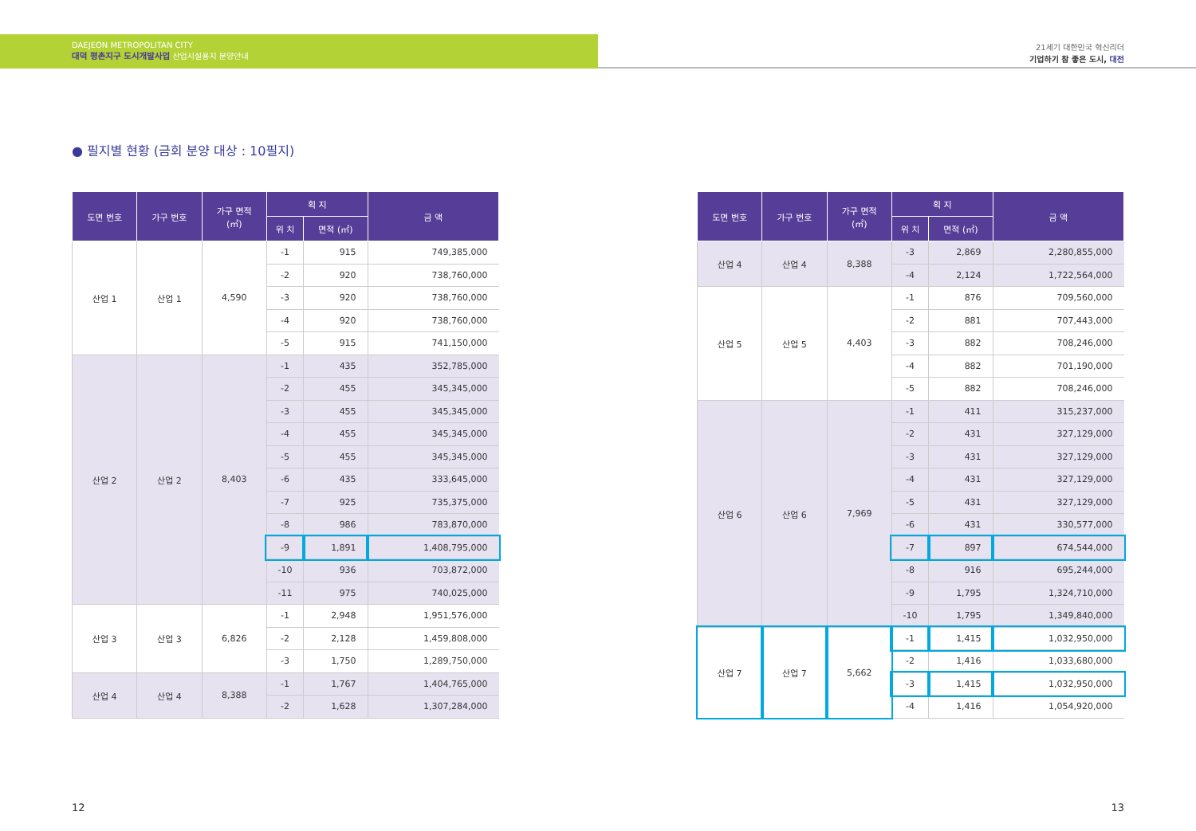DAEJEON METROPOLITAN CITY
대덕 평촌지구 도시개발사업 산업시설용지 분양안내
21세기 대한민국 혁신리더
기업하기 참 좋은 도시, 대전
● 필지별 현황 (금회 분양 대상 : 10필지)
| 도면 번호 | 가구 번호 | 가구 면적 (㎡) | 획 지 | | 금 액 |
| --- | --- | --- | --- | --- | --- |
| | | | 위 치 | 면적 (㎡) | |
| 산업 1 | 산업 1 | 4,590 | -1 | 915 | 749,385,000 |
| | | | -2 | 920 | 738,760,000 |
| | | | -3 | 920 | 738,760,000 |
| | | | -4 | 920 | 738,760,000 |
| | | | -5 | 915 | 741,150,000 |
| 산업 2 | 산업 2 | 8,403 | -1 | 435 | 352,785,000 |
| | | | -2 | 455 | 345,345,000 |
| | | | -3 | 455 | 345,345,000 |
| | | | -4 | 455 | 345,345,000 |
| | | | -5 | 455 | 345,345,000 |
| | | | -6 | 435 | 333,645,000 |
| | | | -7 | 925 | 735,375,000 |
| | | | -8 | 986 | 783,870,000 |
| | | | -9 | 1,891 | 1,408,795,000 |
| | | | -10 | 936 | 703,872,000 |
| | | | -11 | 975 | 740,025,000 |
| 산업 3 | 산업 3 | 6,826 | -1 | 2,948 | 1,951,576,000 |
| | | | -2 | 2,128 | 1,459,808,000 |
| | | | -3 | 1,750 | 1,289,750,000 |
| 산업 4 | 산업 4 | 8,388 | -1 | 1,767 | 1,404,765,000 |
| | | | -2 | 1,628 | 1,307,284,000 |
| 도면 번호 | 가구 번호 | 가구 면적 (㎡) | 획 지 | | 금 액 |
| --- | --- | --- | --- | --- | --- |
| | | | 위 치 | 면적 (㎡) | |
| 산업 4 | 산업 4 | 8,388 | -3 | 2,869 | 2,280,855,000 |
| | | | -4 | 2,124 | 1,722,564,000 |
| 산업 5 | 산업 5 | 4,403 | -1 | 876 | 709,560,000 |
| | | | -2 | 881 | 707,443,000 |
| | | | -3 | 882 | 708,246,000 |
| | | | -4 | 882 | 701,190,000 |
| | | | -5 | 882 | 708,246,000 |
| 산업 6 | 산업 6 | 7,969 | -1 | 411 | 315,237,000 |
| | | | -2 | 431 | 327,129,000 |
| | | | -3 | 431 | 327,129,000 |
| | | | -4 | 431 | 327,129,000 |
| | | | -5 | 431 | 327,129,000 |
| | | | -6 | 431 | 330,577,000 |
| | | | -7 | 897 | 674,544,000 |
| | | | -8 | 916 | 695,244,000 |
| | | | -9 | 1,795 | 1,324,710,000 |
| | | | -10 | 1,795 | 1,349,840,000 |
| 산업 7 | 산업 7 | 5,662 | -1 | 1,415 | 1,032,950,000 |
| | | | -2 | 1,416 | 1,033,680,000 |
| | | | -3 | 1,415 | 1,032,950,000 |
| | | | -4 | 1,416 | 1,054,920,000 |
12 13